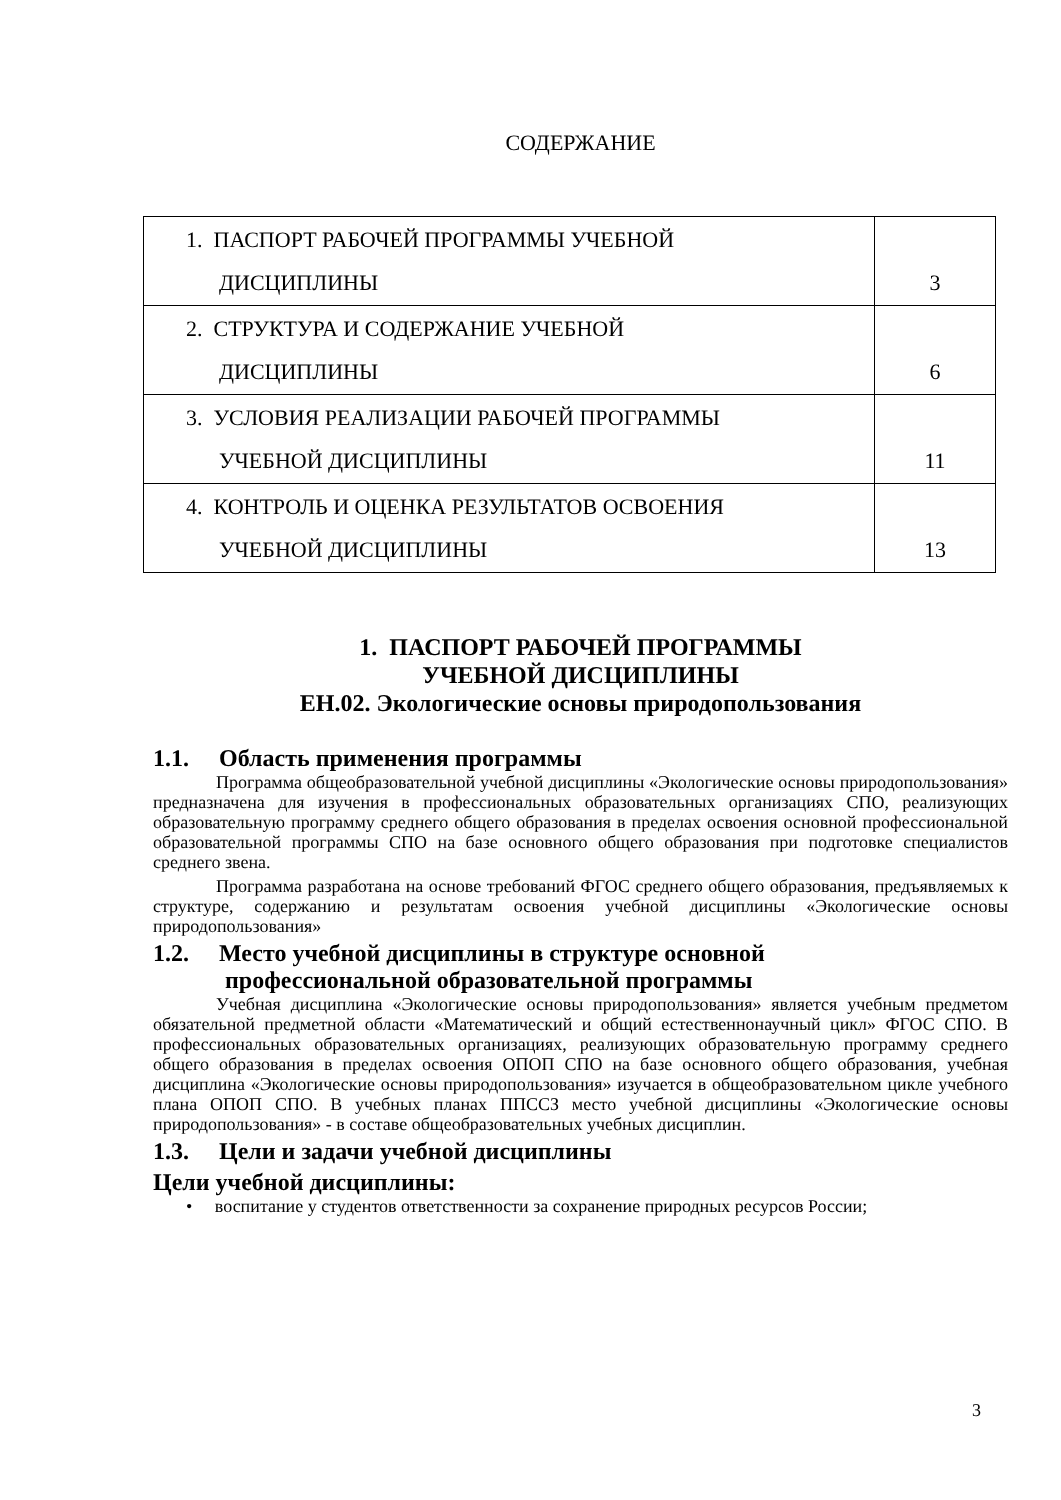СОДЕРЖАНИЕ
| 1. ПАСПОРТ РАБОЧЕЙ ПРОГРАММЫ УЧЕБНОЙ ДИСЦИПЛИНЫ | 3 |
| 2. СТРУКТУРА И СОДЕРЖАНИЕ УЧЕБНОЙ ДИСЦИПЛИНЫ | 6 |
| 3. УСЛОВИЯ РЕАЛИЗАЦИИ РАБОЧЕЙ ПРОГРАММЫ УЧЕБНОЙ ДИСЦИПЛИНЫ | 11 |
| 4. КОНТРОЛЬ И ОЦЕНКА РЕЗУЛЬТАТОВ ОСВОЕНИЯ УЧЕБНОЙ ДИСЦИПЛИНЫ | 13 |
1. ПАСПОРТ РАБОЧЕЙ ПРОГРАММЫ
УЧЕБНОЙ ДИСЦИПЛИНЫ
ЕН.02. Экологические основы природопользования
1.1. Область применения программы
Программа общеобразовательной учебной дисциплины «Экологические основы природопользования» предназначена для изучения в профессиональных образовательных организациях СПО, реализующих образовательную программу среднего общего образования в пределах освоения основной профессиональной образовательной программы СПО на базе основного общего образования при подготовке специалистов среднего звена.
Программа разработана на основе требований ФГОС среднего общего образования, предъявляемых к структуре, содержанию и результатам освоения учебной дисциплины «Экологические основы природопользования»
1.2. Место учебной дисциплины в структуре основной
профессиональной образовательной программы
Учебная дисциплина «Экологические основы природопользования» является учебным предметом обязательной предметной области «Математический и общий естественнонаучный цикл» ФГОС СПО. В профессиональных образовательных организациях, реализующих образовательную программу среднего общего образования в пределах освоения ОПОП СПО на базе основного общего образования, учебная дисциплина «Экологические основы природопользования» изучается в общеобразовательном цикле учебного плана ОПОП СПО. В учебных планах ППССЗ место учебной дисциплины «Экологические основы природопользования» - в составе общеобразовательных учебных дисциплин.
1.3. Цели и задачи учебной дисциплины
Цели учебной дисциплины:
• воспитание у студентов ответственности за сохранение природных ресурсов России;
3